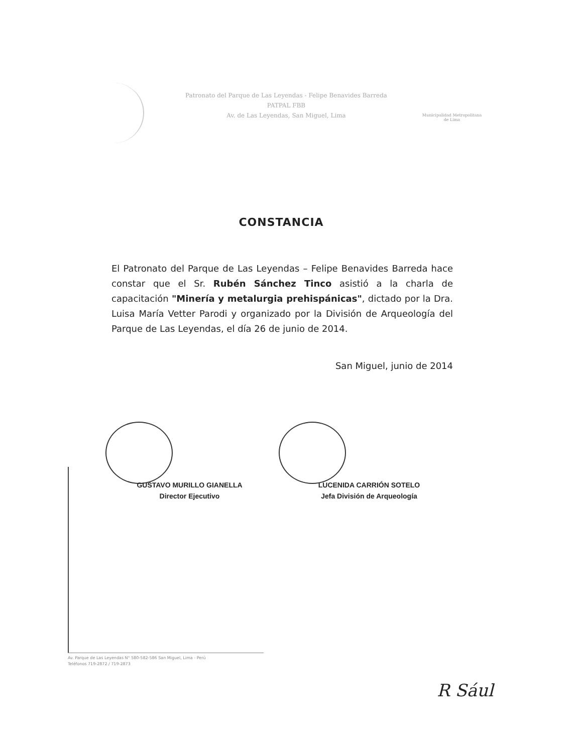Patronato del Parque de Las Leyendas - Felipe Benavides Barreda
PATPAL FBB
Av. de Las Leyendas, San Miguel, Lima
Municipalidad Metropolitana
de Lima
CONSTANCIA
El Patronato del Parque de Las Leyendas – Felipe Benavides Barreda hace constar que el Sr. Rubén Sánchez Tinco asistió a la charla de capacitación "Minería y metalurgia prehispánicas", dictado por la Dra. Luisa María Vetter Parodi y organizado por la División de Arqueología del Parque de Las Leyendas, el día 26 de junio de 2014.
San Miguel, junio de 2014
GUSTAVO MURILLO GIANELLA
Director Ejecutivo
LUCENIDA CARRIÓN SOTELO
Jefa División de Arqueología
Av. Parque de Las Leyendas N° 580-582-586 San Miguel, Lima - Perú
Teléfonos 719-2872 / 719-2873
R Sául